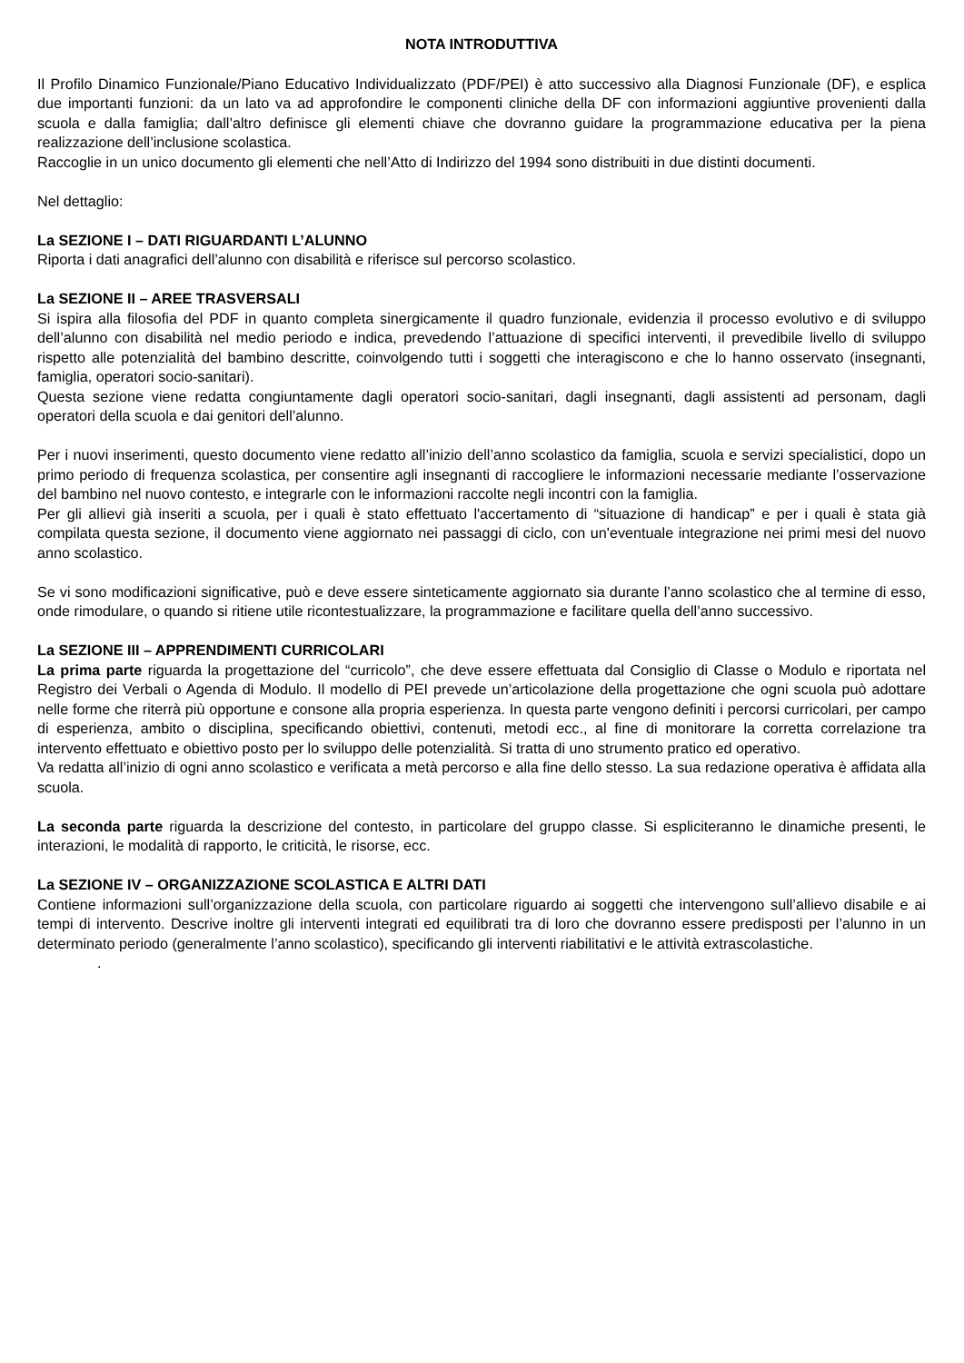NOTA INTRODUTTIVA
Il Profilo Dinamico Funzionale/Piano Educativo Individualizzato (PDF/PEI) è atto successivo alla Diagnosi Funzionale (DF), e esplica due importanti funzioni: da un lato va ad approfondire le componenti cliniche della DF con informazioni aggiuntive provenienti dalla scuola e dalla famiglia; dall’altro definisce gli elementi chiave che dovranno guidare la programmazione educativa per la piena realizzazione dell’inclusione scolastica.
Raccoglie in un unico documento gli elementi che nell’Atto di Indirizzo del 1994 sono distribuiti in due distinti documenti.
Nel dettaglio:
La SEZIONE I – DATI RIGUARDANTI L’ALUNNO
Riporta i dati anagrafici dell’alunno con disabilità e riferisce sul percorso scolastico.
La SEZIONE II – AREE TRASVERSALI
Si ispira alla filosofia del PDF in quanto completa sinergicamente il quadro funzionale, evidenzia il processo evolutivo e di sviluppo dell’alunno con disabilità nel medio periodo e indica, prevedendo l’attuazione di specifici interventi, il prevedibile livello di sviluppo rispetto alle potenzialità del bambino descritte, coinvolgendo tutti i soggetti che interagiscono e che lo hanno osservato (insegnanti, famiglia, operatori socio-sanitari).
Questa sezione viene redatta congiuntamente dagli operatori socio-sanitari, dagli insegnanti, dagli assistenti ad personam, dagli operatori della scuola e dai genitori dell’alunno.
Per i nuovi inserimenti, questo documento viene redatto all’inizio dell’anno scolastico da famiglia, scuola e servizi specialistici, dopo un primo periodo di frequenza scolastica, per consentire agli insegnanti di raccogliere le informazioni necessarie mediante l’osservazione del bambino nel nuovo contesto, e integrarle con le informazioni raccolte negli incontri con la famiglia.
Per gli allievi già inseriti a scuola, per i quali è stato effettuato l'accertamento di “situazione di handicap” e per i quali è stata già compilata questa sezione, il documento viene aggiornato nei passaggi di ciclo, con un'eventuale integrazione nei primi mesi del nuovo anno scolastico.
Se vi sono modificazioni significative, può e deve essere sinteticamente aggiornato sia durante l’anno scolastico che al termine di esso, onde rimodulare, o quando si ritiene utile ricontestualizzare, la programmazione e facilitare quella dell’anno successivo.
La SEZIONE III – APPRENDIMENTI CURRICOLARI
La prima parte riguarda la progettazione del “curricolo”, che deve essere effettuata dal Consiglio di Classe o Modulo e riportata nel Registro dei Verbali o Agenda di Modulo. Il modello di PEI prevede un’articolazione della progettazione che ogni scuola può adottare nelle forme che riterrà più opportune e consone alla propria esperienza. In questa parte vengono definiti i percorsi curricolari, per campo di esperienza, ambito o disciplina, specificando obiettivi, contenuti, metodi ecc., al fine di monitorare la corretta correlazione tra intervento effettuato e obiettivo posto per lo sviluppo delle potenzialità. Si tratta di uno strumento pratico ed operativo.
Va redatta all’inizio di ogni anno scolastico e verificata a metà percorso e alla fine dello stesso. La sua redazione operativa è affidata alla scuola.
La seconda parte riguarda la descrizione del contesto, in particolare del gruppo classe. Si espliciteranno le dinamiche presenti, le interazioni, le modalità di rapporto, le criticità, le risorse, ecc.
La SEZIONE IV – ORGANIZZAZIONE SCOLASTICA E ALTRI DATI
Contiene informazioni sull’organizzazione della scuola, con particolare riguardo ai soggetti che intervengono sull’allievo disabile e ai tempi di intervento. Descrive inoltre gli interventi integrati ed equilibrati tra di loro che dovranno essere predisposti per l’alunno in un determinato periodo (generalmente l’anno scolastico), specificando gli interventi riabilitativi e le attività extrascolastiche.
.